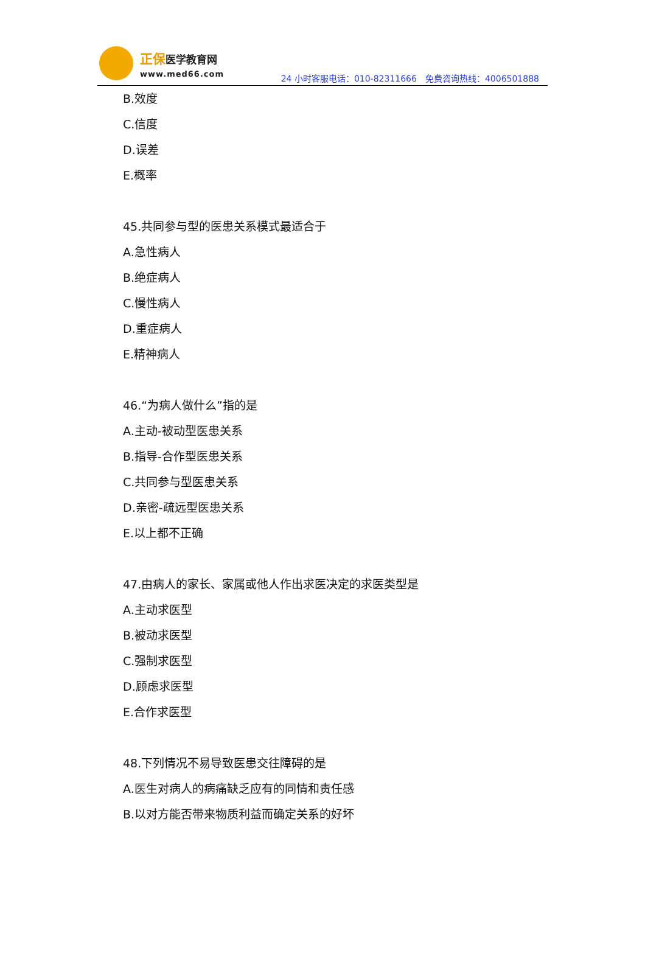正保医学教育网
www.med66.com
24 小时客服电话：010-82311666　免费咨询热线：4006501888
B.效度
C.信度
D.误差
E.概率
45.共同参与型的医患关系模式最适合于
A.急性病人
B.绝症病人
C.慢性病人
D.重症病人
E.精神病人
46.“为病人做什么”指的是
A.主动-被动型医患关系
B.指导-合作型医患关系
C.共同参与型医患关系
D.亲密-疏远型医患关系
E.以上都不正确
47.由病人的家长、家属或他人作出求医决定的求医类型是
A.主动求医型
B.被动求医型
C.强制求医型
D.顾虑求医型
E.合作求医型
48.下列情况不易导致医患交往障碍的是
A.医生对病人的病痛缺乏应有的同情和责任感
B.以对方能否带来物质利益而确定关系的好坏